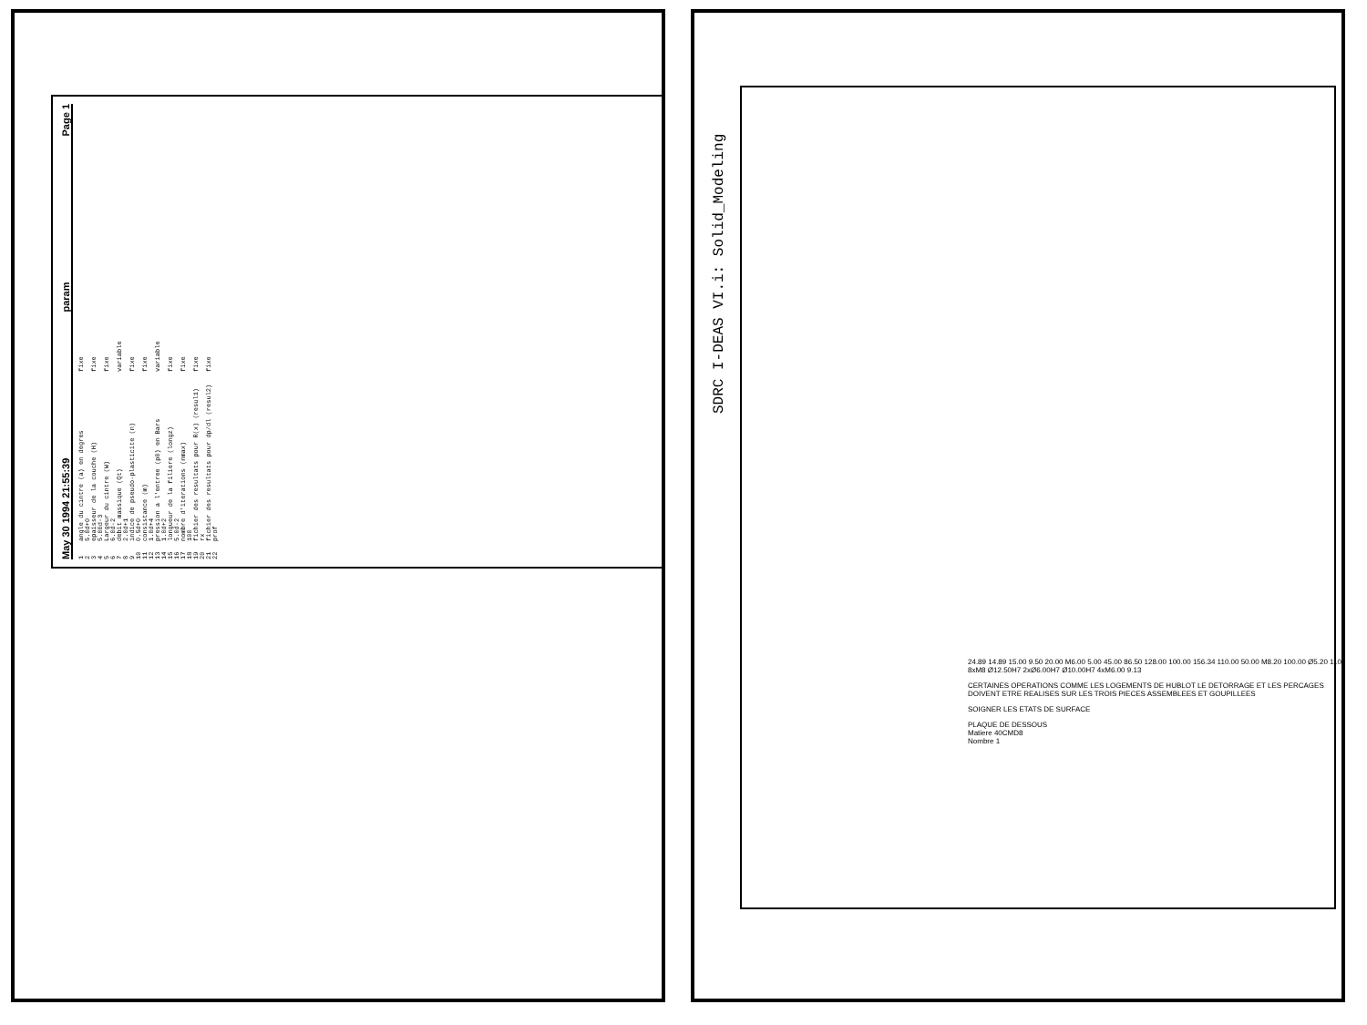May 30 1994 21:55:39 param Page 1
1 angle du cintre (a) en degres fixe
2 5.0d+0
3 epaisseur de la couche (H) fixe
4 5.00d-3
5 Largeur du cintre (W) fixe
6 6.0d-2
7 debit massique (Qt) variable
8 2.0d+1
9 indice de pseudo-plasticite (n) fixe
10 0.5d+0
11 consistance (m) fixe
12 1.0d+4
13 pression a l'entree (p0) en Bars variable
14 1.0d+2
15 longueur de la filiere (longz) fixe
16 5.0d-2
17 nombre d'iterations (nmax) fixe
18 100
19 fichier des resultats pour R(x) (resul1) fixe
20 rx
21 fichier des resultats pour dp/dl (resul2) fixe
22 prof
SDRC I-DEAS VI.i: Solid_Modeling
24.89 14.89 15.00 9.50 20.00 M6.00 5.00 45.00 86.50 128.00 100.00 156.34 110.00 50.00 M8.20 100.00 Ø5.20 110 8xM8 Ø12.50H7 2xØ6.00H7 Ø10.00H7 4xM6.00 9.13
CERTAINES OPERATIONS COMME LES LOGEMENTS DE HUBLOT LE DETORRAGE ET LES PERCAGES DOIVENT ETRE REALISES SUR LES TROIS PIECES ASSEMBLEES ET GOUPILLEES
SOIGNER LES ETATS DE SURFACE
PLAQUE DE DESSOUS
Matiere 40CMD8
Nombre 1